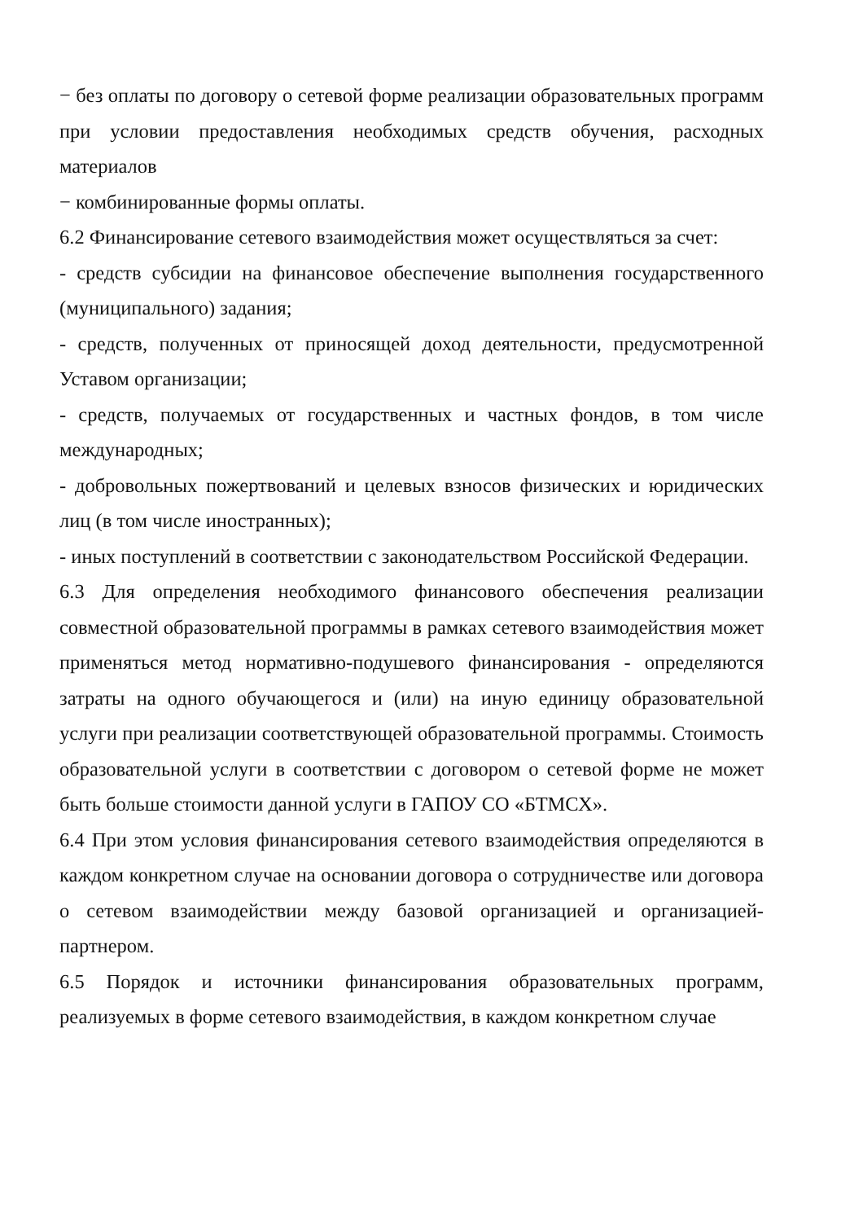− без оплаты по договору о сетевой форме реализации образовательных программ при условии предоставления необходимых средств обучения, расходных материалов
− комбинированные формы оплаты.
6.2 Финансирование сетевого взаимодействия может осуществляться за счет:
- средств субсидии на финансовое обеспечение выполнения государственного (муниципального) задания;
- средств, полученных от приносящей доход деятельности, предусмотренной Уставом организации;
- средств, получаемых от государственных и частных фондов, в том числе международных;
- добровольных пожертвований и целевых взносов физических и юридических лиц (в том числе иностранных);
- иных поступлений в соответствии с законодательством Российской Федерации.
6.3 Для определения необходимого финансового обеспечения реализации совместной образовательной программы в рамках сетевого взаимодействия может применяться метод нормативно-подушевого финансирования - определяются затраты на одного обучающегося и (или) на иную единицу образовательной услуги при реализации соответствующей образовательной программы. Стоимость образовательной услуги в соответствии с договором о сетевой форме не может быть больше стоимости данной услуги в ГАПОУ СО «БТМСХ».
6.4 При этом условия финансирования сетевого взаимодействия определяются в каждом конкретном случае на основании договора о сотрудничестве или договора о сетевом взаимодействии между базовой организацией и организацией-партнером.
6.5 Порядок и источники финансирования образовательных программ, реализуемых в форме сетевого взаимодействия, в каждом конкретном случае